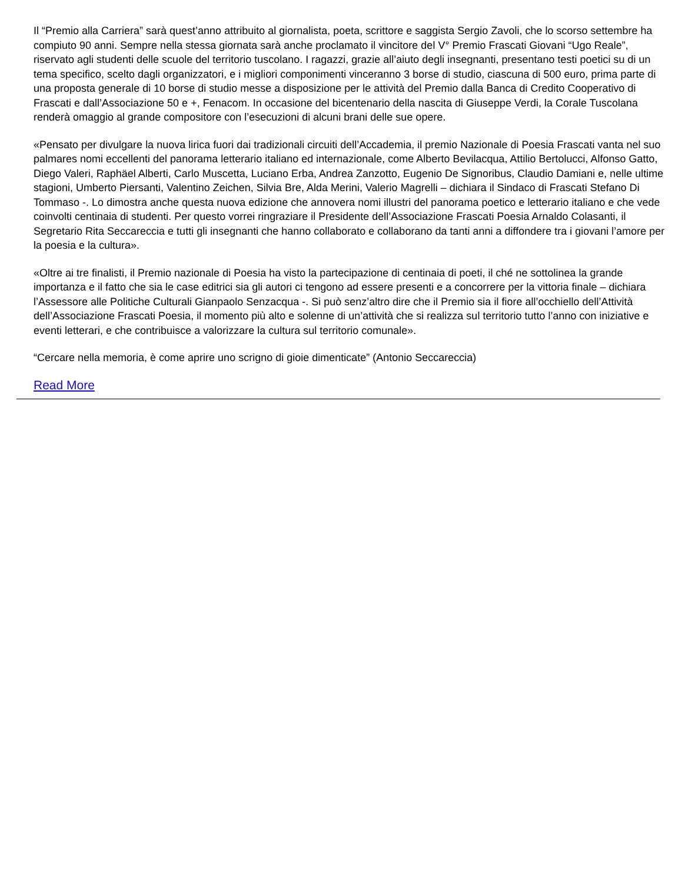Il “Premio alla Carriera” sarà quest’anno attribuito al giornalista, poeta, scrittore e saggista Sergio Zavoli, che lo scorso settembre ha compiuto 90 anni. Sempre nella stessa giornata sarà anche proclamato il vincitore del V° Premio Frascati Giovani “Ugo Reale”, riservato agli studenti delle scuole del territorio tuscolano. I ragazzi, grazie all’aiuto degli insegnanti, presentano testi poetici su di un tema specifico, scelto dagli organizzatori, e i migliori componimenti vinceranno 3 borse di studio, ciascuna di 500 euro, prima parte di una proposta generale di 10 borse di studio messe a disposizione per le attività del Premio dalla Banca di Credito Cooperativo di Frascati e dall’Associazione 50 e +, Fenacom. In occasione del bicentenario della nascita di Giuseppe Verdi, la Corale Tuscolana renderà omaggio al grande compositore con l’esecuzioni di alcuni brani delle sue opere.
«Pensato per divulgare la nuova lirica fuori dai tradizionali circuiti dell’Accademia, il premio Nazionale di Poesia Frascati vanta nel suo palmares nomi eccellenti del panorama letterario italiano ed internazionale, come Alberto Bevilacqua, Attilio Bertolucci, Alfonso Gatto, Diego Valeri, Raphäel Alberti, Carlo Muscetta, Luciano Erba, Andrea Zanzotto, Eugenio De Signoribus, Claudio Damiani e, nelle ultime stagioni, Umberto Piersanti, Valentino Zeichen, Silvia Bre, Alda Merini, Valerio Magrelli – dichiara il Sindaco di Frascati Stefano Di Tommaso -. Lo dimostra anche questa nuova edizione che annovera nomi illustri del panorama poetico e letterario italiano e che vede coinvolti centinaia di studenti. Per questo vorrei ringraziare il Presidente dell’Associazione Frascati Poesia Arnaldo Colasanti, il Segretario Rita Seccareccia e tutti gli insegnanti che hanno collaborato e collaborano da tanti anni a diffondere tra i giovani l’amore per la poesia e la cultura».
«Oltre ai tre finalisti, il Premio nazionale di Poesia ha visto la partecipazione di centinaia di poeti, il ché ne sottolinea la grande importanza e il fatto che sia le case editrici sia gli autori ci tengono ad essere presenti e a concorrere per la vittoria finale – dichiara l’Assessore alle Politiche Culturali Gianpaolo Senzacqua -. Si può senz’altro dire che il Premio sia il fiore all’occhiello dell’Attività dell’Associazione Frascati Poesia, il momento più alto e solenne di un’attività che si realizza sul territorio tutto l’anno con iniziative e eventi letterari, e che contribuisce a valorizzare la cultura sul territorio comunale».
“Cercare nella memoria, è come aprire uno scrigno di gioie dimenticate” (Antonio Seccareccia)
Read More